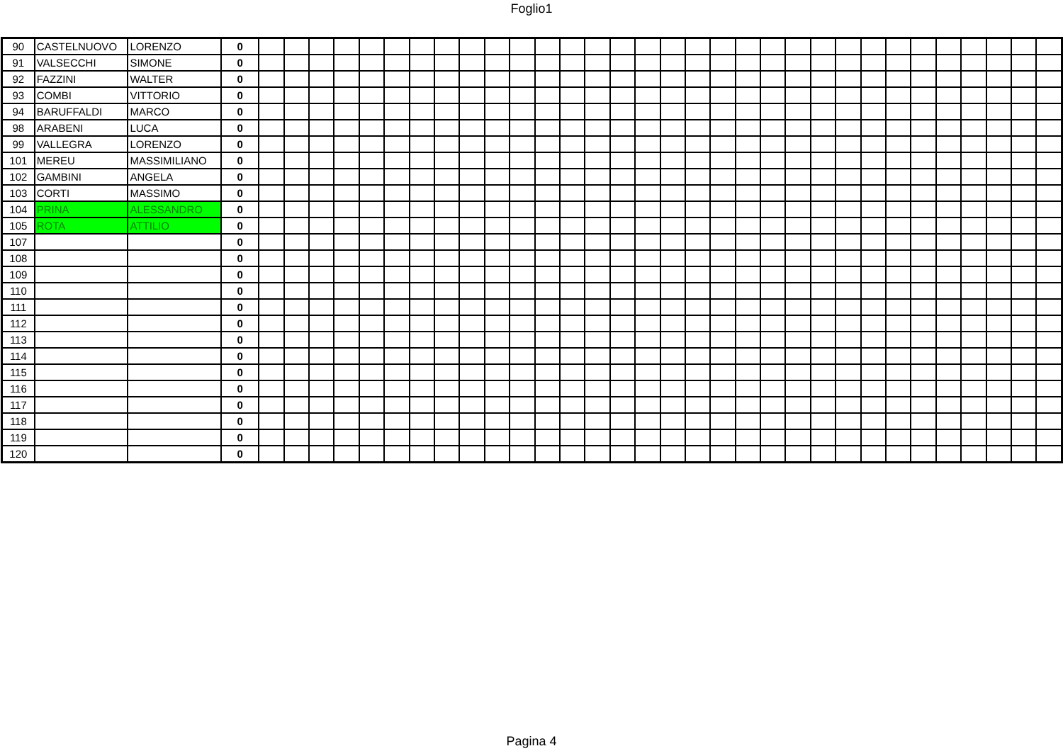Foglio1
| 90 | CASTELNUOVO | LORENZO | 0 | | | | | | | | | | | | | | | | | | | | | | | | | | | | | | | | |
| 91 | VALSECCHI | SIMONE | 0 | | | | | | | | | | | | | | | | | | | | | | | | | | | | | | | | |
| 92 | FAZZINI | WALTER | 0 | | | | | | | | | | | | | | | | | | | | | | | | | | | | | | | | |
| 93 | COMBI | VITTORIO | 0 | | | | | | | | | | | | | | | | | | | | | | | | | | | | | | | | |
| 94 | BARUFFALDI | MARCO | 0 | | | | | | | | | | | | | | | | | | | | | | | | | | | | | | | | |
| 98 | ARABENI | LUCA | 0 | | | | | | | | | | | | | | | | | | | | | | | | | | | | | | | | |
| 99 | VALLEGRA | LORENZO | 0 | | | | | | | | | | | | | | | | | | | | | | | | | | | | | | | | |
| 101 | MEREU | MASSIMILIANO | 0 | | | | | | | | | | | | | | | | | | | | | | | | | | | | | | | | |
| 102 | GAMBINI | ANGELA | 0 | | | | | | | | | | | | | | | | | | | | | | | | | | | | | | | | |
| 103 | CORTI | MASSIMO | 0 | | | | | | | | | | | | | | | | | | | | | | | | | | | | | | | | |
| 104 | PRINA | ALESSANDRO | 0 | | | | | | | | | | | | | | | | | | | | | | | | | | | | | | | | |
| 105 | ROTA | ATTILIO | 0 | | | | | | | | | | | | | | | | | | | | | | | | | | | | | | | | |
| 107 | | | 0 | | | | | | | | | | | | | | | | | | | | | | | | | | | | | | | | |
| 108 | | | 0 | | | | | | | | | | | | | | | | | | | | | | | | | | | | | | | | |
| 109 | | | 0 | | | | | | | | | | | | | | | | | | | | | | | | | | | | | | | | |
| 110 | | | 0 | | | | | | | | | | | | | | | | | | | | | | | | | | | | | | | | |
| 111 | | | 0 | | | | | | | | | | | | | | | | | | | | | | | | | | | | | | | | |
| 112 | | | 0 | | | | | | | | | | | | | | | | | | | | | | | | | | | | | | | | |
| 113 | | | 0 | | | | | | | | | | | | | | | | | | | | | | | | | | | | | | | | |
| 114 | | | 0 | | | | | | | | | | | | | | | | | | | | | | | | | | | | | | | | |
| 115 | | | 0 | | | | | | | | | | | | | | | | | | | | | | | | | | | | | | | | |
| 116 | | | 0 | | | | | | | | | | | | | | | | | | | | | | | | | | | | | | | | |
| 117 | | | 0 | | | | | | | | | | | | | | | | | | | | | | | | | | | | | | | | |
| 118 | | | 0 | | | | | | | | | | | | | | | | | | | | | | | | | | | | | | | | |
| 119 | | | 0 | | | | | | | | | | | | | | | | | | | | | | | | | | | | | | | | |
| 120 | | | 0 | | | | | | | | | | | | | | | | | | | | | | | | | | | | | | | | |
Pagina 4